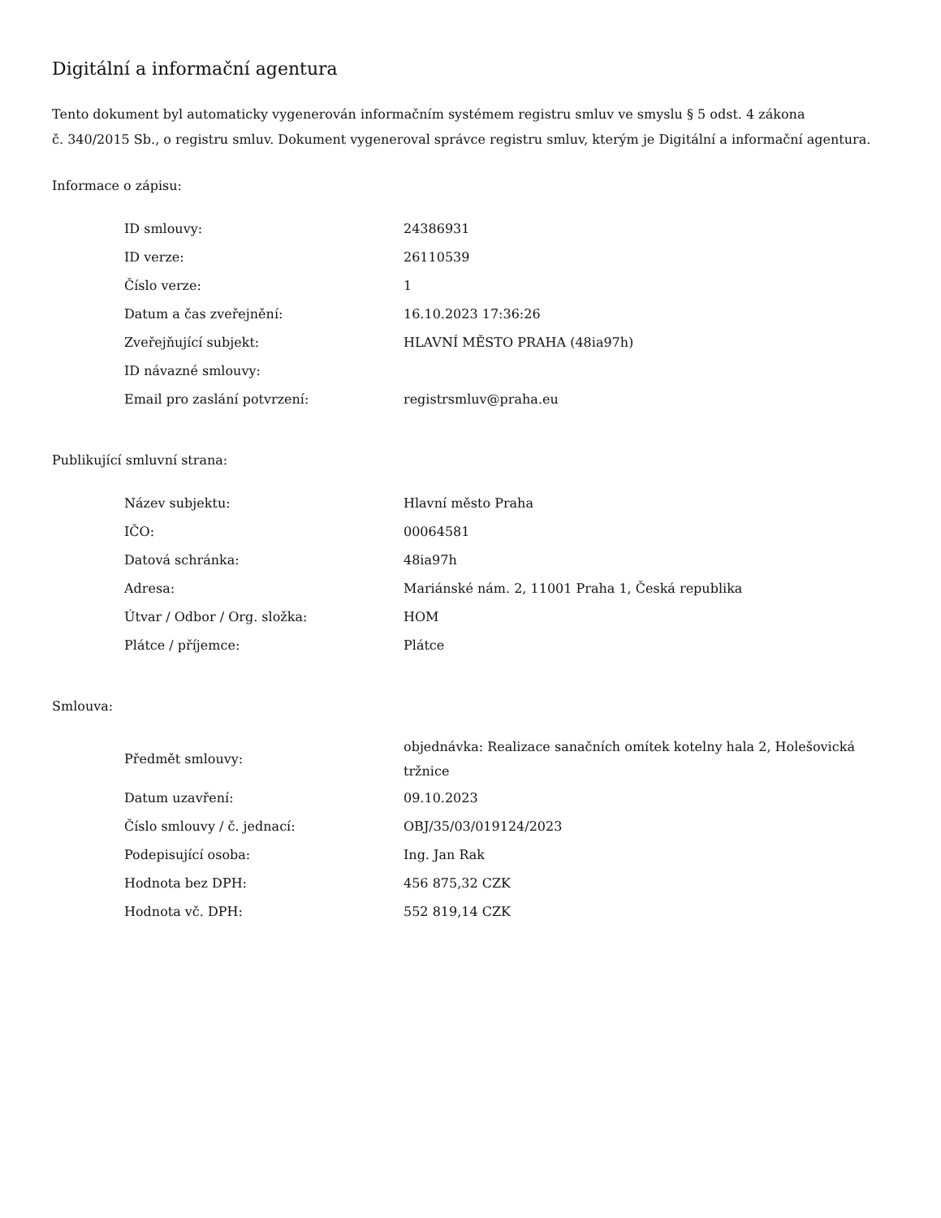Digitální a informační agentura
Tento dokument byl automaticky vygenerován informačním systémem registru smluv ve smyslu § 5 odst. 4 zákona
č. 340/2015 Sb., o registru smluv. Dokument vygeneroval správce registru smluv, kterým je Digitální a informační agentura.
Informace o zápisu:
| ID smlouvy: | 24386931 |
| ID verze: | 26110539 |
| Číslo verze: | 1 |
| Datum a čas zveřejnění: | 16.10.2023 17:36:26 |
| Zveřejňující subjekt: | HLAVNÍ MĚSTO PRAHA (48ia97h) |
| ID návazné smlouvy: | |
| Email pro zaslání potvrzení: | registrsmluv@praha.eu |
Publikující smluvní strana:
| Název subjektu: | Hlavní město Praha |
| IČO: | 00064581 |
| Datová schránka: | 48ia97h |
| Adresa: | Mariánské nám. 2, 11001 Praha 1, Česká republika |
| Útvar / Odbor / Org. složka: | HOM |
| Plátce / příjemce: | Plátce |
Smlouva:
| Předmět smlouvy: | objednávka: Realizace sanačních omítek kotelny hala 2, Holešovická tržnice |
| Datum uzavření: | 09.10.2023 |
| Číslo smlouvy / č. jednací: | OBJ/35/03/019124/2023 |
| Podepisující osoba: | Ing. Jan Rak |
| Hodnota bez DPH: | 456 875,32 CZK |
| Hodnota vč. DPH: | 552 819,14 CZK |